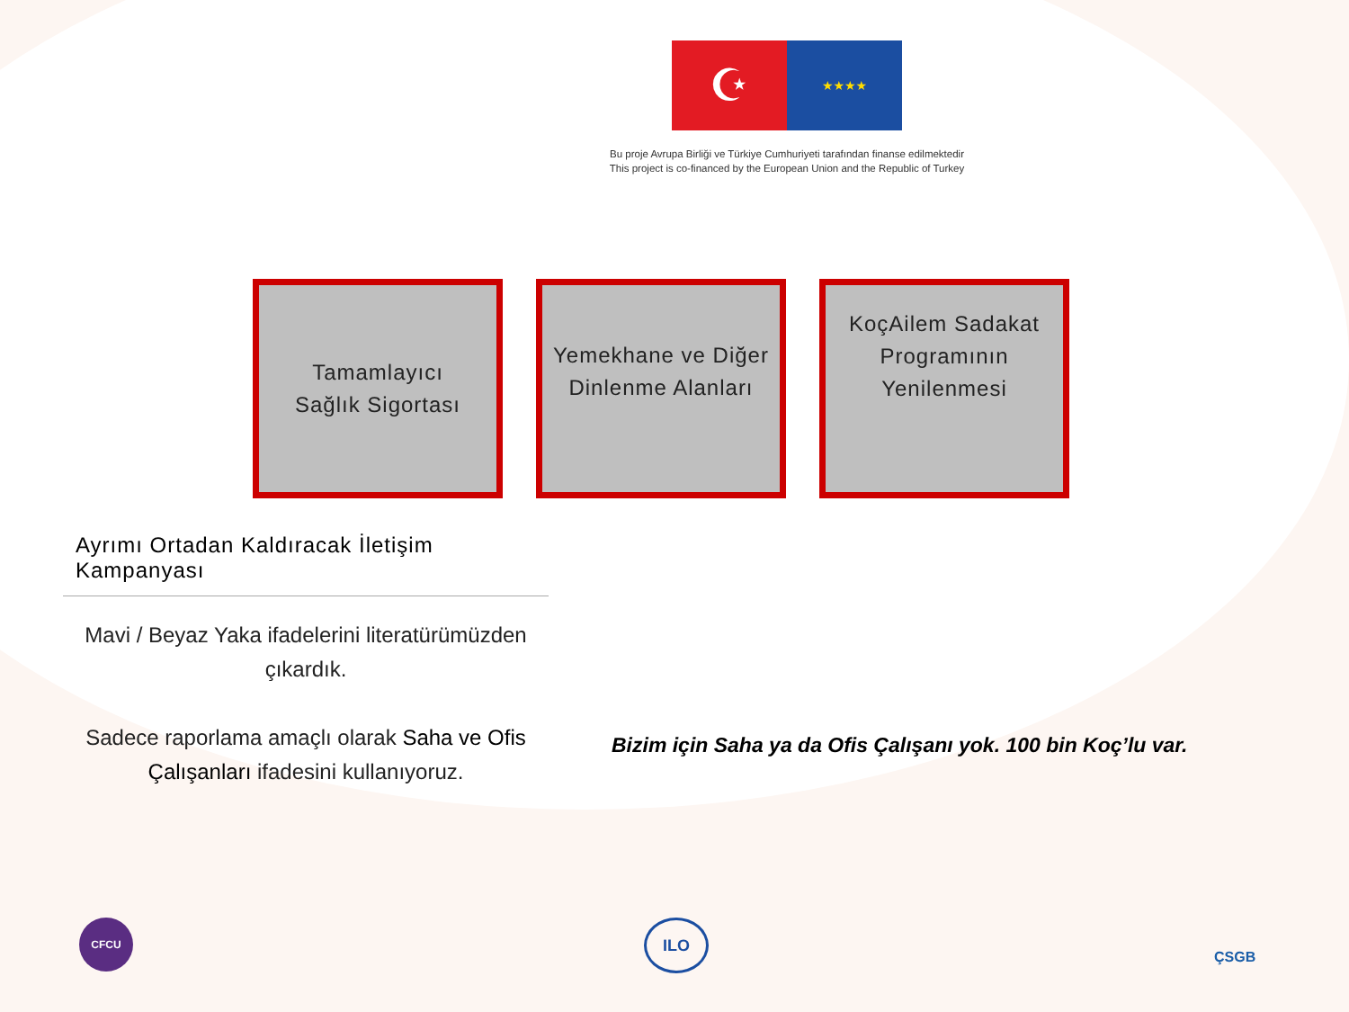☪
★★★★
Bu proje Avrupa Birliği ve Türkiye Cumhuriyeti tarafından finanse edilmektedir
This project is co-financed by the European Union and the Republic of Turkey
Tamamlayıcı
Sağlık Sigortası
Yemekhane ve Diğer
Dinlenme Alanları
KoçAilem Sadakat
Programının
Yenilenmesi
Ayrımı Ortadan Kaldıracak İletişim Kampanyası
Mavi / Beyaz Yaka ifadelerini literatürümüzden çıkardık.
Sadece raporlama amaçlı olarak Saha ve Ofis Çalışanları ifadesini kullanıyoruz.
Bizim için Saha ya da Ofis Çalışanı yok. 100 bin Koç’lu var.
CFCU ILO
ÇSGB